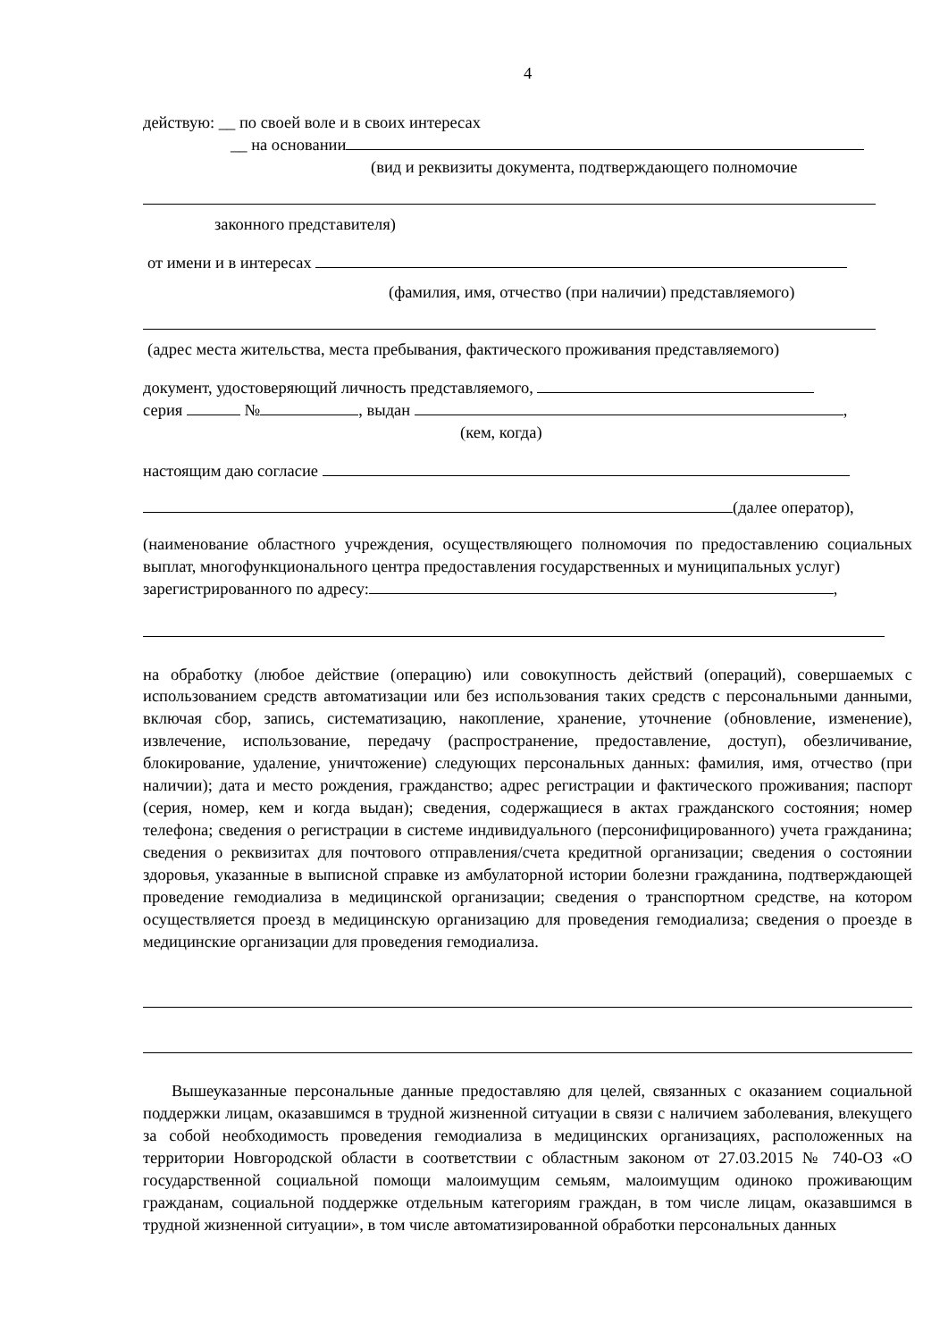4
действую: __ по своей воле и в своих интересах
__ на основании
(вид и реквизиты документа, подтверждающего полномочие
законного представителя)
от имени и в интересах
(фамилия, имя, отчество (при наличии) представляемого)
(адрес места жительства, места пребывания, фактического проживания представляемого)
документ, удостоверяющий личность представляемого,
серия № , выдан ,
(кем, когда)
настоящим даю согласие
(далее оператор),
(наименование областного учреждения, осуществляющего полномочия по предоставлению социальных выплат, многофункционального центра предоставления государственных и муниципальных услуг)
зарегистрированного по адресу: ,
на обработку (любое действие (операцию) или совокупность действий (операций), совершаемых с использованием средств автоматизации или без использования таких средств с персональными данными, включая сбор, запись, систематизацию, накопление, хранение, уточнение (обновление, изменение), извлечение, использование, передачу (распространение, предоставление, доступ), обезличивание, блокирование, удаление, уничтожение) следующих персональных данных: фамилия, имя, отчество (при наличии); дата и место рождения, гражданство; адрес регистрации и фактического проживания; паспорт (серия, номер, кем и когда выдан); сведения, содержащиеся в актах гражданского состояния; номер телефона; сведения о регистрации в системе индивидуального (персонифицированного) учета гражданина; сведения о реквизитах для почтового отправления/счета кредитной организации; сведения о состоянии здоровья, указанные в выписной справке из амбулаторной истории болезни гражданина, подтверждающей проведение гемодиализа в медицинской организации; сведения о транспортном средстве, на котором осуществляется проезд в медицинскую организацию для проведения гемодиализа; сведения о проезде в медицинские организации для проведения гемодиализа.
Вышеуказанные персональные данные предоставляю для целей, связанных с оказанием социальной поддержки лицам, оказавшимся в трудной жизненной ситуации в связи с наличием заболевания, влекущего за собой необходимость проведения гемодиализа в медицинских организациях, расположенных на территории Новгородской области в соответствии с областным законом от 27.03.2015 № 740-ОЗ «О государственной социальной помощи малоимущим семьям, малоимущим одиноко проживающим гражданам, социальной поддержке отдельным категориям граждан, в том числе лицам, оказавшимся в трудной жизненной ситуации», в том числе автоматизированной обработки персональных данных